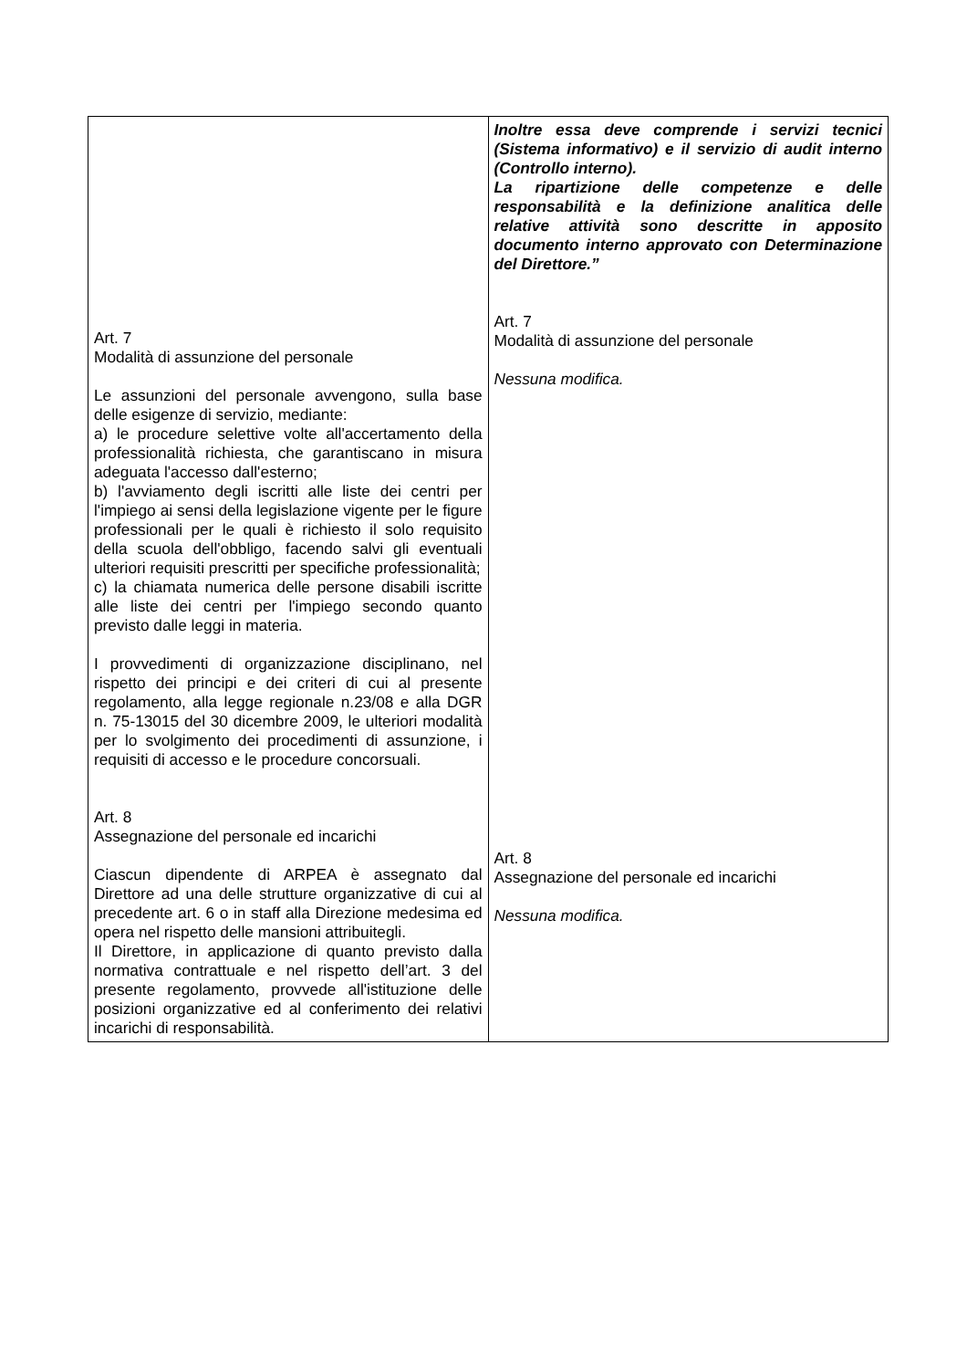| Art. 7 Modalità di assunzione del personale Le assunzioni del personale avvengono, sulla base delle esigenze di servizio, mediante: a) le procedure selettive volte all'accertamento della professionalità richiesta, che garantiscano in misura adeguata l'accesso dall'esterno; b) l'avviamento degli iscritti alle liste dei centri per l'impiego ai sensi della legislazione vigente per le figure professionali per le quali è richiesto il solo requisito della scuola dell'obbligo, facendo salvi gli eventuali ulteriori requisiti prescritti per specifiche professionalità; c) la chiamata numerica delle persone disabili iscritte alle liste dei centri per l'impiego secondo quanto previsto dalle leggi in materia. I provvedimenti di organizzazione disciplinano, nel rispetto dei principi e dei criteri di cui al presente regolamento, alla legge regionale n.23/08 e alla DGR n. 75-13015 del 30 dicembre 2009, le ulteriori modalità per lo svolgimento dei procedimenti di assunzione, i requisiti di accesso e le procedure concorsuali. Art. 8 Assegnazione del personale ed incarichi Ciascun dipendente di ARPEA è assegnato dal Direttore ad una delle strutture organizzative di cui al precedente art. 6 o in staff alla Direzione medesima ed opera nel rispetto delle mansioni attribuitegli. Il Direttore, in applicazione di quanto previsto dalla normativa contrattuale e nel rispetto dell’art. 3 del presente regolamento, provvede all'istituzione delle posizioni organizzative ed al conferimento dei relativi incarichi di responsabilità. | Inoltre essa deve comprende i servizi tecnici (Sistema informativo) e il servizio di audit interno (Controllo interno). La ripartizione delle competenze e delle responsabilità e la definizione analitica delle relative attività sono descritte in apposito documento interno approvato con Determinazione del Direttore.” Art. 7 Modalità di assunzione del personale Nessuna modifica. Art. 8 Assegnazione del personale ed incarichi Nessuna modifica. |